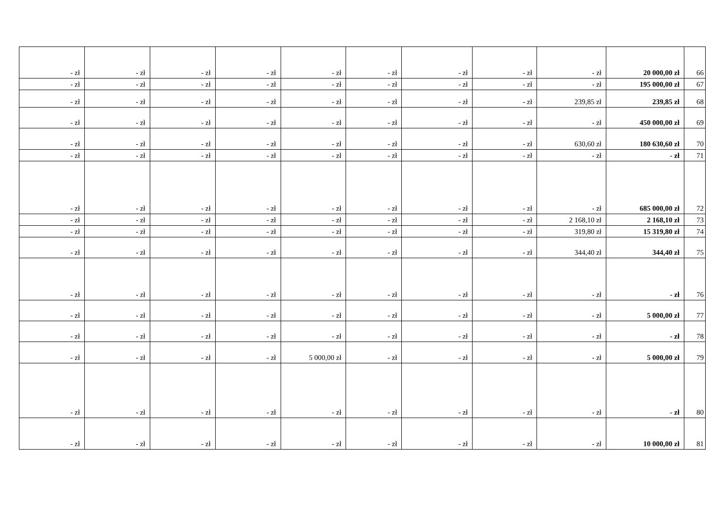| - zł | - zł | - zł | - zł | - zł | - zł | - zł | - zł | - zł | 20 000,00 zł | 66 |
| - zł | - zł | - zł | - zł | - zł | - zł | - zł | - zł | - zł | 195 000,00 zł | 67 |
| - zł | - zł | - zł | - zł | - zł | - zł | - zł | - zł | 239,85 zł | 239,85 zł | 68 |
| - zł | - zł | - zł | - zł | - zł | - zł | - zł | - zł | - zł | 450 000,00 zł | 69 |
| - zł | - zł | - zł | - zł | - zł | - zł | - zł | - zł | 630,60 zł | 180 630,60 zł | 70 |
| - zł | - zł | - zł | - zł | - zł | - zł | - zł | - zł | - zł | - zł | 71 |
| - zł | - zł | - zł | - zł | - zł | - zł | - zł | - zł | - zł | 685 000,00 zł | 72 |
| - zł | - zł | - zł | - zł | - zł | - zł | - zł | - zł | 2 168,10 zł | 2 168,10 zł | 73 |
| - zł | - zł | - zł | - zł | - zł | - zł | - zł | - zł | 319,80 zł | 15 319,80 zł | 74 |
| - zł | - zł | - zł | - zł | - zł | - zł | - zł | - zł | 344,40 zł | 344,40 zł | 75 |
| - zł | - zł | - zł | - zł | - zł | - zł | - zł | - zł | - zł | - zł | 76 |
| - zł | - zł | - zł | - zł | - zł | - zł | - zł | - zł | - zł | 5 000,00 zł | 77 |
| - zł | - zł | - zł | - zł | - zł | - zł | - zł | - zł | - zł | - zł | 78 |
| - zł | - zł | - zł | - zł | 5 000,00 zł | - zł | - zł | - zł | - zł | 5 000,00 zł | 79 |
| - zł | - zł | - zł | - zł | - zł | - zł | - zł | - zł | - zł | - zł | 80 |
| - zł | - zł | - zł | - zł | - zł | - zł | - zł | - zł | - zł | 10 000,00 zł | 81 |